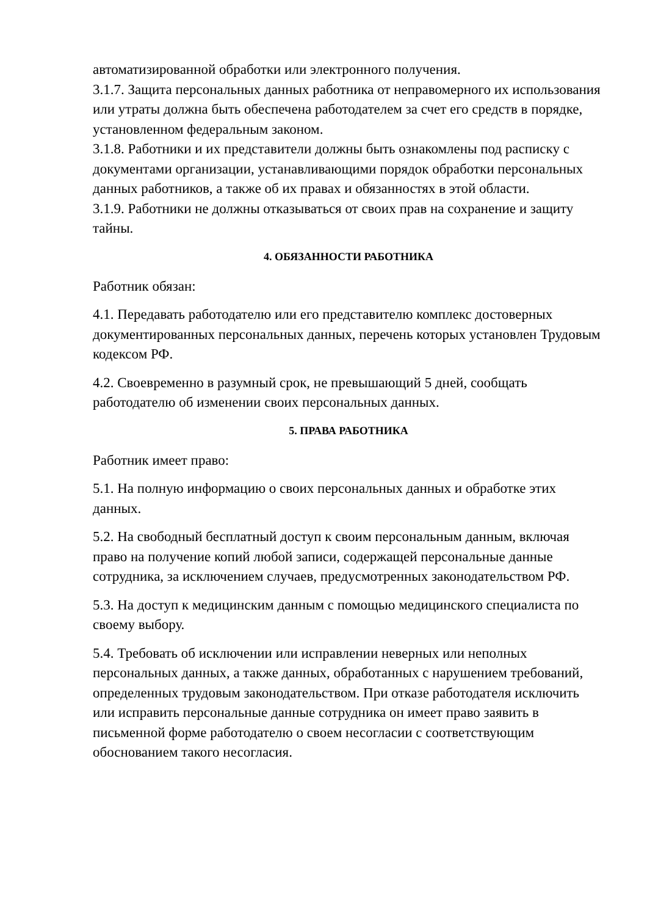автоматизированной обработки или электронного получения.
3.1.7. Защита персональных данных работника от неправомерного их использования или утраты должна быть обеспечена работодателем за счет его средств в порядке, установленном федеральным законом.
3.1.8. Работники и их представители должны быть ознакомлены под расписку с документами организации, устанавливающими порядок обработки персональных данных работников, а также об их правах и обязанностях в этой области.
3.1.9. Работники не должны отказываться от своих прав на сохранение и защиту тайны.
4. ОБЯЗАННОСТИ РАБОТНИКА
Работник обязан:
4.1. Передавать работодателю или его представителю комплекс достоверных документированных персональных данных, перечень которых установлен Трудовым кодексом РФ.
4.2. Своевременно в разумный срок, не превышающий 5 дней, сообщать работодателю об изменении своих персональных данных.
5. ПРАВА РАБОТНИКА
Работник имеет право:
5.1. На полную информацию о своих персональных данных и обработке этих данных.
5.2. На свободный бесплатный доступ к своим персональным данным, включая право на получение копий любой записи, содержащей персональные данные сотрудника, за исключением случаев, предусмотренных законодательством РФ.
5.3. На доступ к медицинским данным с помощью медицинского специалиста по своему выбору.
5.4. Требовать об исключении или исправлении неверных или неполных персональных данных, а также данных, обработанных с нарушением требований, определенных трудовым законодательством. При отказе работодателя исключить или исправить персональные данные сотрудника он имеет право заявить в письменной форме работодателю о своем несогласии с соответствующим обоснованием такого несогласия.